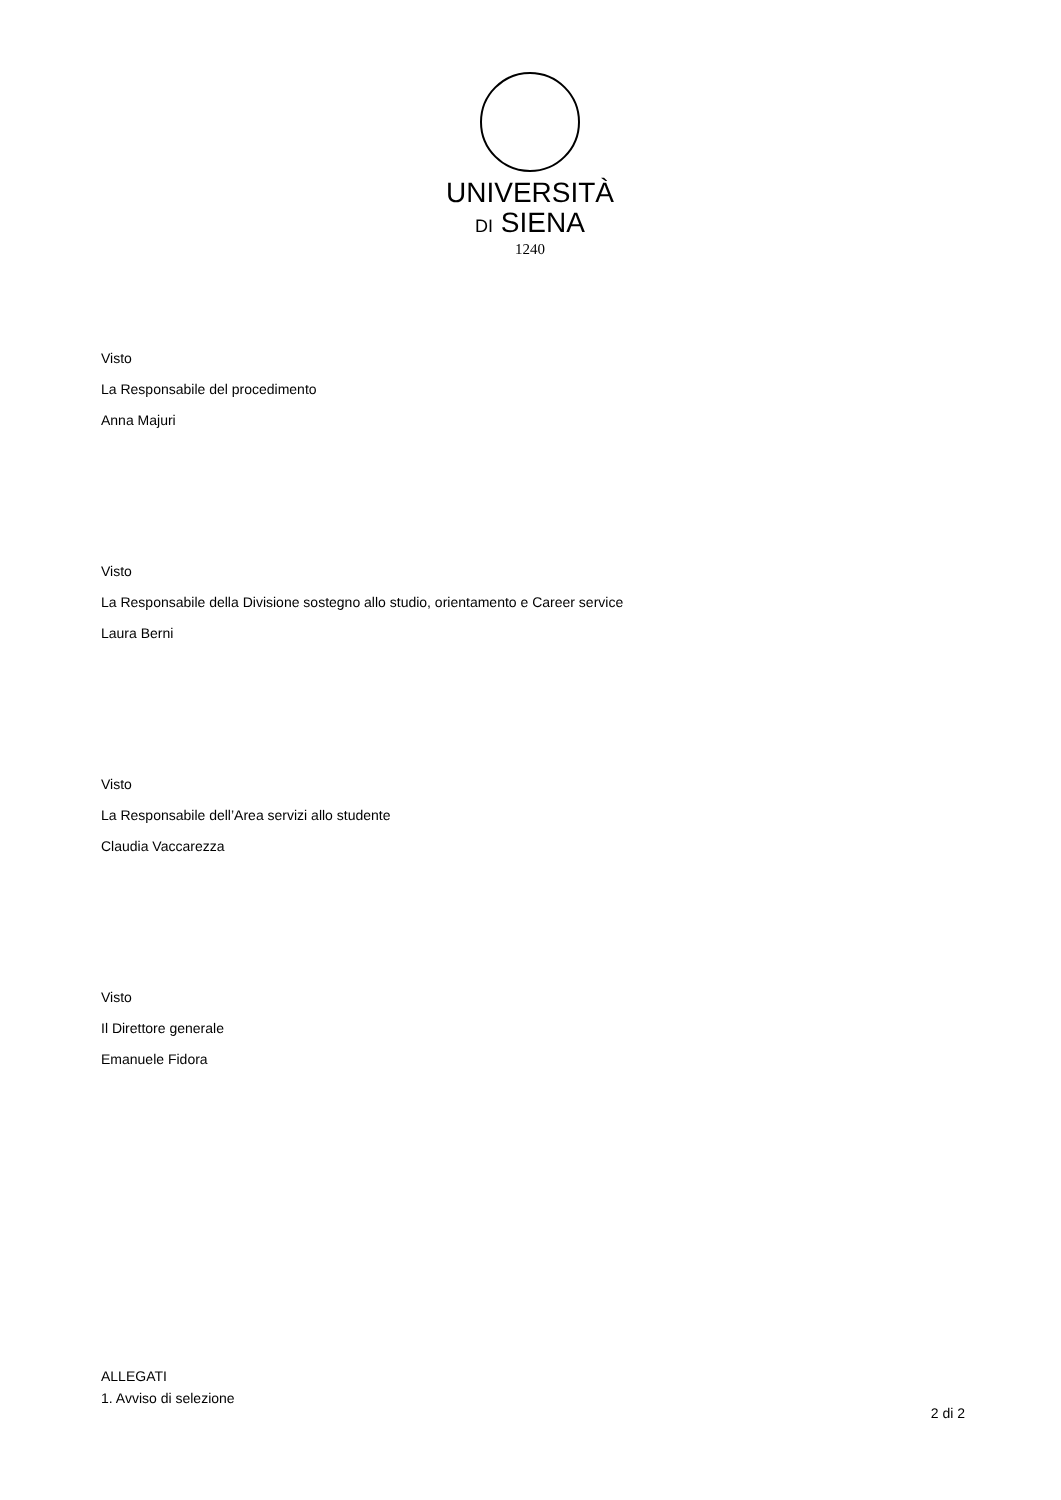UNIVERSITÀ
DI SIENA
1240
Visto
La Responsabile del procedimento
Anna Majuri
Visto
La Responsabile della Divisione sostegno allo studio, orientamento e Career service
Laura Berni
Visto
La Responsabile dell’Area servizi allo studente
Claudia Vaccarezza
Visto
Il Direttore generale
Emanuele Fidora
ALLEGATI
1. Avviso di selezione
2 di 2